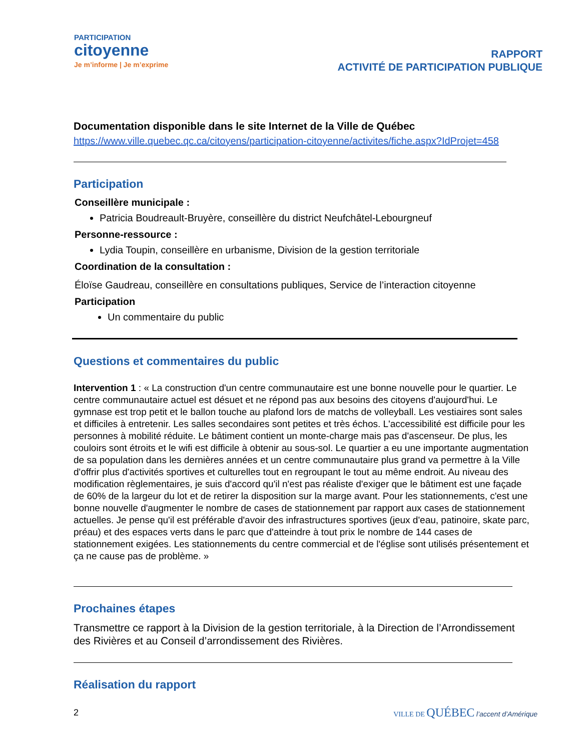PARTICIPATION
citoyenne
Je m’informe | Je m’exprime
RAPPORT
ACTIVITÉ DE PARTICIPATION PUBLIQUE
Documentation disponible dans le site Internet de la Ville de Québec
https://www.ville.quebec.qc.ca/citoyens/participation-citoyenne/activites/fiche.aspx?IdProjet=458
Participation
Conseillère municipale :
Patricia Boudreault-Bruyère, conseillère du district Neufchâtel-Lebourgneuf
Personne-ressource :
Lydia Toupin, conseillère en urbanisme, Division de la gestion territoriale
Coordination de la consultation :
Éloïse Gaudreau, conseillère en consultations publiques, Service de l’interaction citoyenne
Participation
Un commentaire du public
Questions et commentaires du public
Intervention 1 : « La construction d'un centre communautaire est une bonne nouvelle pour le quartier. Le centre communautaire actuel est désuet et ne répond pas aux besoins des citoyens d'aujourd'hui. Le gymnase est trop petit et le ballon touche au plafond lors de matchs de volleyball. Les vestiaires sont sales et difficiles à entretenir. Les salles secondaires sont petites et très échos. L'accessibilité est difficile pour les personnes à mobilité réduite. Le bâtiment contient un monte-charge mais pas d'ascenseur. De plus, les couloirs sont étroits et le wifi est difficile à obtenir au sous-sol. Le quartier a eu une importante augmentation de sa population dans les dernières années et un centre communautaire plus grand va permettre à la Ville d'offrir plus d'activités sportives et culturelles tout en regroupant le tout au même endroit. Au niveau des modification règlementaires, je suis d'accord qu'il n'est pas réaliste d'exiger que le bâtiment est une façade de 60% de la largeur du lot et de retirer la disposition sur la marge avant. Pour les stationnements, c'est une bonne nouvelle d'augmenter le nombre de cases de stationnement par rapport aux cases de stationnement actuelles. Je pense qu'il est préférable d'avoir des infrastructures sportives (jeux d'eau, patinoire, skate parc, préau) et des espaces verts dans le parc que d'atteindre à tout prix le nombre de 144 cases de stationnement exigées. Les stationnements du centre commercial et de l'église sont utilisés présentement et ça ne cause pas de problème. »
Prochaines étapes
Transmettre ce rapport à la Division de la gestion territoriale, à la Direction de l’Arrondissement des Rivières et au Conseil d’arrondissement des Rivières.
Réalisation du rapport
2 VILLE DE QUÉBEC l’accent d’Amérique